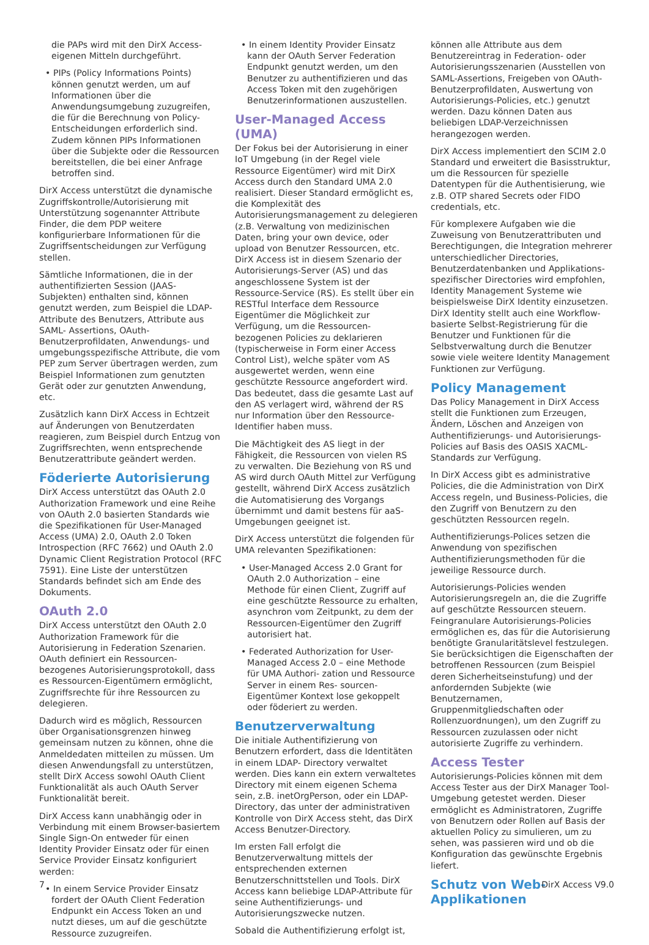die PAPs wird mit den DirX Access-eigenen Mitteln durchgeführt.
• PIPs (Policy Informations Points) können genutzt werden, um auf Informationen über die Anwendungsumgebung zuzugreifen, die für die Berechnung von Policy-Entscheidungen erforderlich sind. Zudem können PIPs Informationen über die Subjekte oder die Ressourcen bereitstellen, die bei einer Anfrage betroffen sind.
DirX Access unterstützt die dynamische Zugriffskontrolle/Autorisierung mit Unterstützung sogenannter Attribute Finder, die dem PDP weitere konfigurierbare Informationen für die Zugriffsentscheidungen zur Verfügung stellen.
Sämtliche Informationen, die in der authentifizierten Session (JAAS-Subjekten) enthalten sind, können genutzt werden, zum Beispiel die LDAP- Attribute des Benutzers, Attribute aus SAML- Assertions, OAuth-Benutzerprofildaten, Anwendungs- und umgebungsspezifische Attribute, die vom PEP zum Server übertragen werden, zum Beispiel Informationen zum genutzten Gerät oder zur genutzten Anwendung, etc.
Zusätzlich kann DirX Access in Echtzeit auf Änderungen von Benutzerdaten reagieren, zum Beispiel durch Entzug von Zugriffsrechten, wenn entsprechende Benutzerattribute geändert werden.
Föderierte Autorisierung
DirX Access unterstützt das OAuth 2.0 Authorization Framework und eine Reihe von OAuth 2.0 basierten Standards wie die Spezifikationen für User-Managed Access (UMA) 2.0, OAuth 2.0 Token Introspection (RFC 7662) und OAuth 2.0 Dynamic Client Registration Protocol (RFC 7591). Eine Liste der unterstützen Standards befindet sich am Ende des Dokuments.
OAuth 2.0
DirX Access unterstützt den OAuth 2.0 Authorization Framework für die Autorisierung in Federation Szenarien. OAuth definiert ein Ressourcen-bezogenes Autorisierungsprotokoll, dass es Ressourcen-Eigentümern ermöglicht, Zugriffsrechte für ihre Ressourcen zu delegieren.
Dadurch wird es möglich, Ressourcen über Organisationsgrenzen hinweg gemeinsam nutzen zu können, ohne die Anmeldedaten mitteilen zu müssen. Um diesen Anwendungsfall zu unterstützen, stellt DirX Access sowohl OAuth Client Funktionalität als auch OAuth Server Funktionalität bereit.
DirX Access kann unabhängig oder in Verbindung mit einem Browser-basiertem Single Sign-On entweder für einen Identity Provider Einsatz oder für einen Service Provider Einsatz konfiguriert werden:
• In einem Service Provider Einsatz fordert der OAuth Client Federation Endpunkt ein Access Token an und nutzt dieses, um auf die geschützte Ressource zuzugreifen.
• In einem Identity Provider Einsatz kann der OAuth Server Federation Endpunkt genutzt werden, um den Benutzer zu authentifizieren und das Access Token mit den zugehörigen Benutzerinformationen auszustellen.
User-Managed Access (UMA)
Der Fokus bei der Autorisierung in einer IoT Umgebung (in der Regel viele Ressource Eigentümer) wird mit DirX Access durch den Standard UMA 2.0 realisiert. Dieser Standard ermöglicht es, die Komplexität des Autorisierungsmanagement zu delegieren (z.B. Verwaltung von medizinischen Daten, bring your own device, oder upload von Benutzer Ressourcen, etc. DirX Access ist in diesem Szenario der Autorisierungs-Server (AS) und das angeschlossene System ist der Ressource-Service (RS). Es stellt über ein RESTful Interface dem Ressource Eigentümer die Möglichkeit zur Verfügung, um die Ressourcen-bezogenen Policies zu deklarieren (typischerweise in Form einer Access Control List), welche später vom AS ausgewertet werden, wenn eine geschützte Ressource angefordert wird. Das bedeutet, dass die gesamte Last auf den AS verlagert wird, während der RS nur Information über den Ressource-Identifier haben muss.
Die Mächtigkeit des AS liegt in der Fähigkeit, die Ressourcen von vielen RS zu verwalten. Die Beziehung von RS und AS wird durch OAuth Mittel zur Verfügung gestellt, während DirX Access zusätzlich die Automatisierung des Vorgangs übernimmt und damit bestens für aaS-Umgebungen geeignet ist.
DirX Access unterstützt die folgenden für UMA relevanten Spezifikationen:
• User-Managed Access 2.0 Grant for OAuth 2.0 Authorization – eine Methode für einen Client, Zugriff auf eine geschützte Ressource zu erhalten, asynchron vom Zeitpunkt, zu dem der Ressourcen-Eigentümer den Zugriff autorisiert hat.
• Federated Authorization for User-Managed Access 2.0 – eine Methode für UMA Authori- zation und Ressource Server in einem Res- sourcen-Eigentümer Kontext lose gekoppelt oder föderiert zu werden.
Benutzerverwaltung
Die initiale Authentifizierung von Benutzern erfordert, dass die Identitäten in einem LDAP- Directory verwaltet werden. Dies kann ein extern verwaltetes Directory mit einem eigenen Schema sein, z.B. inetOrgPerson, oder ein LDAP- Directory, das unter der administrativen Kontrolle von DirX Access steht, das DirX Access Benutzer-Directory.
Im ersten Fall erfolgt die Benutzerverwaltung mittels der entsprechenden externen Benutzerschnittstellen und Tools. DirX Access kann beliebige LDAP-Attribute für seine Authentifizierungs- und Autorisierungszwecke nutzen.
Sobald die Authentifizierung erfolgt ist,
können alle Attribute aus dem Benutzereintrag in Federation- oder Autorisierungsszenarien (Ausstellen von SAML-Assertions, Freigeben von OAuth-Benutzerprofildaten, Auswertung von Autorisierungs-Policies, etc.) genutzt werden. Dazu können Daten aus beliebigen LDAP-Verzeichnissen herangezogen werden.
DirX Access implementiert den SCIM 2.0 Standard und erweitert die Basisstruktur, um die Ressourcen für spezielle Datentypen für die Authentisierung, wie z.B. OTP shared Secrets oder FIDO credentials, etc.
Für komplexere Aufgaben wie die Zuweisung von Benutzerattributen und Berechtigungen, die Integration mehrerer unterschiedlicher Directories, Benutzerdatenbanken und Applikations-spezifischer Directories wird empfohlen, Identity Management Systeme wie beispielsweise DirX Identity einzusetzen. DirX Identity stellt auch eine Workflow-basierte Selbst-Registrierung für die Benutzer und Funktionen für die Selbstverwaltung durch die Benutzer sowie viele weitere Identity Management Funktionen zur Verfügung.
Policy Management
Das Policy Management in DirX Access stellt die Funktionen zum Erzeugen, Ändern, Löschen and Anzeigen von Authentifizierungs- und Autorisierungs-Policies auf Basis des OASIS XACML- Standards zur Verfügung.
In DirX Access gibt es administrative Policies, die die Administration von DirX Access regeln, und Business-Policies, die den Zugriff von Benutzern zu den geschützten Ressourcen regeln.
Authentifizierungs-Polices setzen die Anwendung von spezifischen Authentifizierungsmethoden für die jeweilige Ressource durch.
Autorisierungs-Policies wenden Autorisierungsregeln an, die die Zugriffe auf geschützte Ressourcen steuern. Feingranulare Autorisierungs-Policies ermöglichen es, das für die Autorisierung benötigte Granularitätslevel festzulegen. Sie berücksichtigen die Eigenschaften der betroffenen Ressourcen (zum Beispiel deren Sicherheitseinstufung) und der anfordernden Subjekte (wie Benutzernamen, Gruppenmitgliedschaften oder Rollenzuordnungen), um den Zugriff zu Ressourcen zuzulassen oder nicht autorisierte Zugriffe zu verhindern.
Access Tester
Autorisierungs-Policies können mit dem Access Tester aus der DirX Manager Tool-Umgebung getestet werden. Dieser ermöglicht es Administratoren, Zugriffe von Benutzern oder Rollen auf Basis der aktuellen Policy zu simulieren, um zu sehen, was passieren wird und ob die Konfiguration das gewünschte Ergebnis liefert.
Schutz von Web-
Applikationen
7 DirX Access V9.0